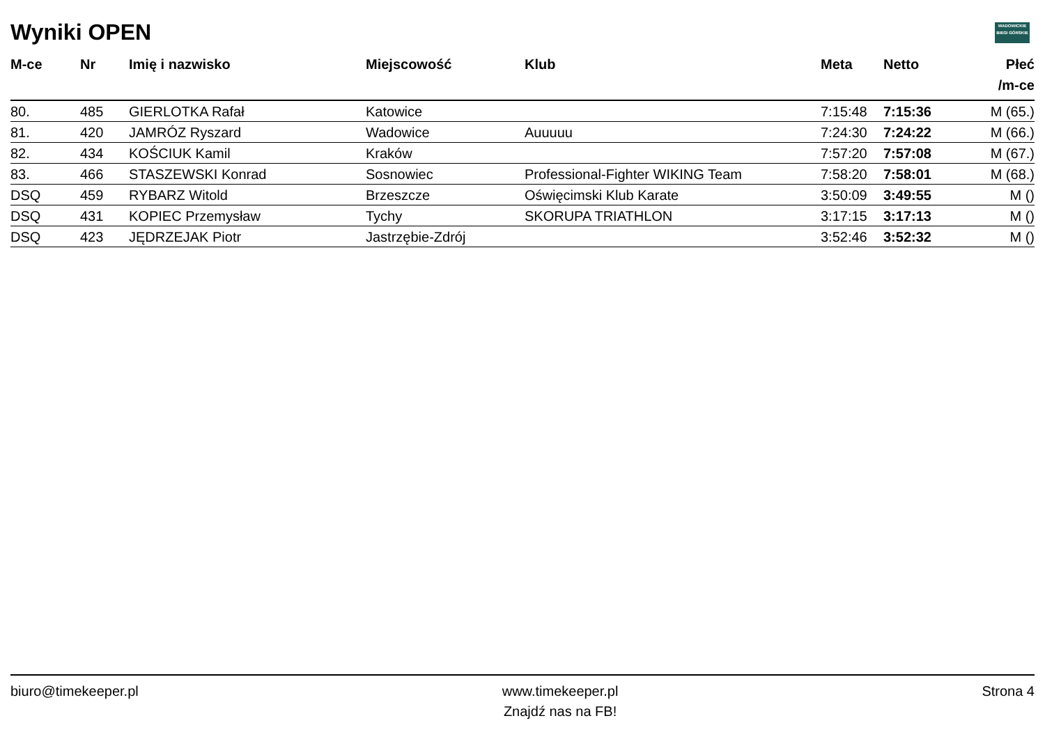Wyniki OPEN WADOWICKIE
BIEGI GÓRSKIE
| M-ce | Nr | Imię i nazwisko | Miejscowość | Klub | Meta | Netto | Płeć /m-ce |
| --- | --- | --- | --- | --- | --- | --- | --- |
| 80. | 485 | GIERLOTKA Rafał | Katowice | | 7:15:48 | 7:15:36 | M (65.) |
| 81. | 420 | JAMRÓZ Ryszard | Wadowice | Auuuuu | 7:24:30 | 7:24:22 | M (66.) |
| 82. | 434 | KOŚCIUK Kamil | Kraków | | 7:57:20 | 7:57:08 | M (67.) |
| 83. | 466 | STASZEWSKI Konrad | Sosnowiec | Professional-Fighter WIKING Team | 7:58:20 | 7:58:01 | M (68.) |
| DSQ | 459 | RYBARZ Witold | Brzeszcze | Oświęcimski Klub Karate | 3:50:09 | 3:49:55 | M () |
| DSQ | 431 | KOPIEC Przemysław | Tychy | SKORUPA TRIATHLON | 3:17:15 | 3:17:13 | M () |
| DSQ | 423 | JĘDRZEJAK Piotr | Jastrzębie-Zdrój | | 3:52:46 | 3:52:32 | M () |
biuro@timekeeper.pl www.timekeeper.pl
Znajdź nas na FB! Strona 4